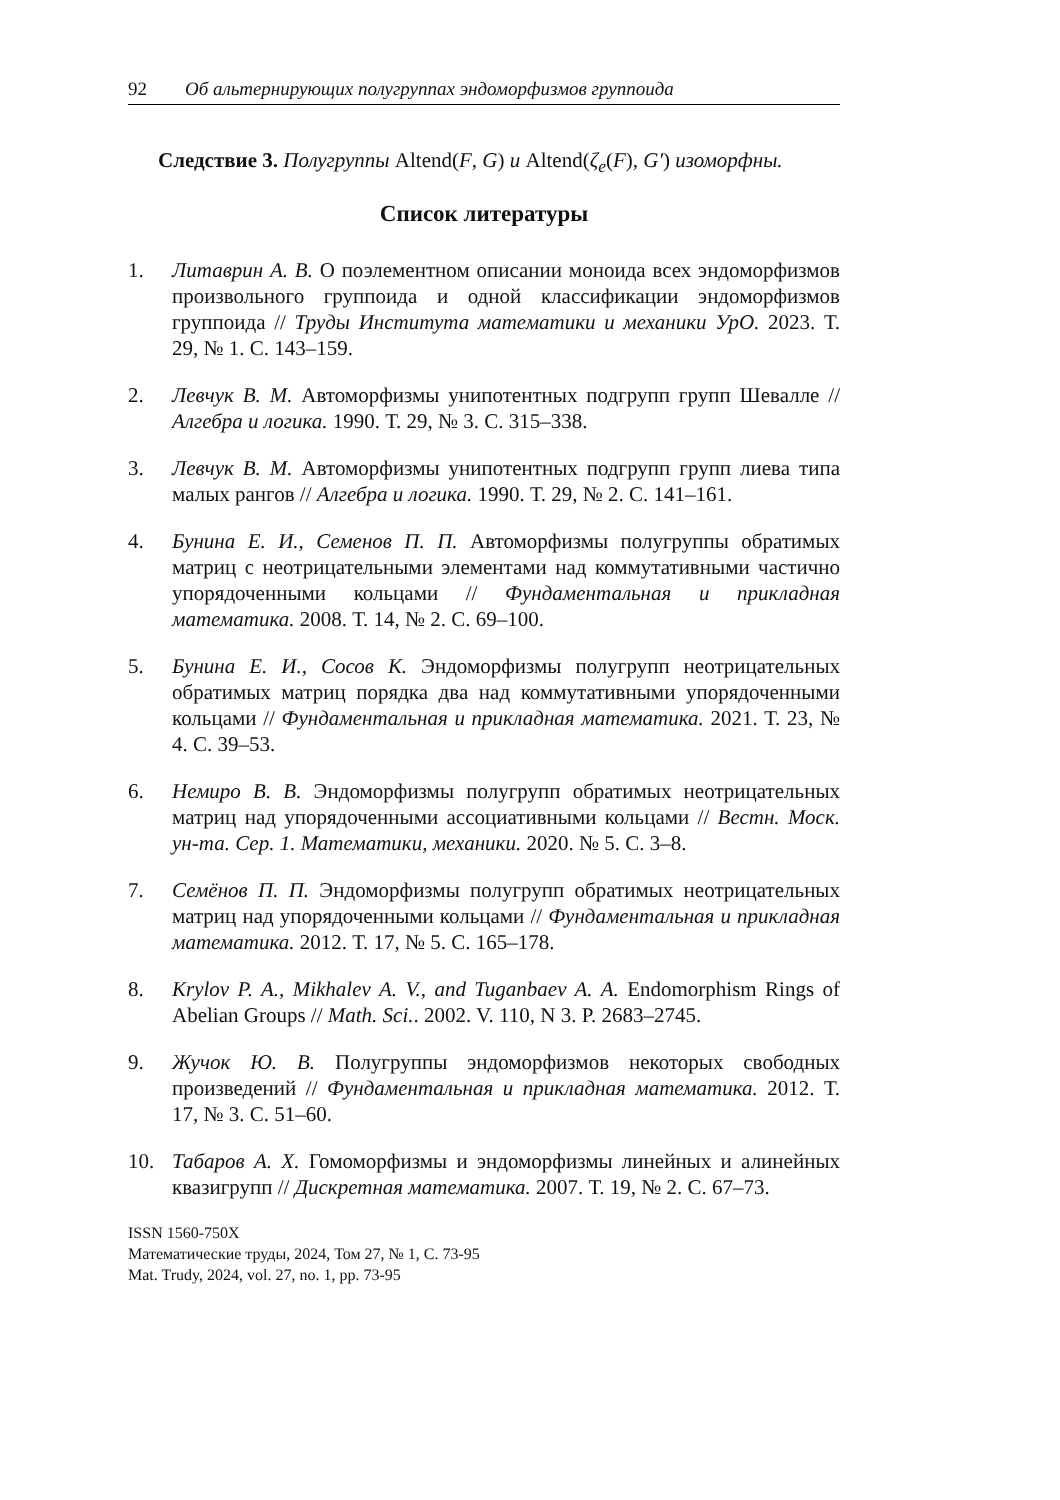92 Об альтернирующих полугруппах эндоморфизмов группоида
Следствие 3. Полугруппы Altend(F, G) и Altend(ζ<sub>e</sub>(F), G′) изоморфны.
Список литературы
1. Литаврин А. В. О поэлементном описании моноида всех эндоморфизмов произвольного группоида и одной классификации эндоморфизмов группоида // Труды Института математики и механики УрО. 2023. Т. 29, № 1. С. 143–159.
2. Левчук В. М. Автоморфизмы унипотентных подгрупп групп Шевалле // Алгебра и логика. 1990. Т. 29, № 3. С. 315–338.
3. Левчук В. М. Автоморфизмы унипотентных подгрупп групп лиева типа малых рангов // Алгебра и логика. 1990. Т. 29, № 2. С. 141–161.
4. Бунина Е. И., Семенов П. П. Автоморфизмы полугруппы обратимых матриц с неотрицательными элементами над коммутативными частично упорядоченными кольцами // Фундаментальная и прикладная математика. 2008. Т. 14, № 2. С. 69–100.
5. Бунина Е. И., Сосов К. Эндоморфизмы полугрупп неотрицательных обратимых матриц порядка два над коммутативными упорядоченными кольцами // Фундаментальная и прикладная математика. 2021. Т. 23, № 4. С. 39–53.
6. Немиро В. В. Эндоморфизмы полугрупп обратимых неотрицательных матриц над упорядоченными ассоциативными кольцами // Вестн. Моск. ун-та. Сер. 1. Математики, механики. 2020. № 5. С. 3–8.
7. Семёнов П. П. Эндоморфизмы полугрупп обратимых неотрицательных матриц над упорядоченными кольцами // Фундаментальная и прикладная математика. 2012. Т. 17, № 5. С. 165–178.
8. Krylov P. A., Mikhalev A. V., and Tuganbaev A. A. Endomorphism Rings of Abelian Groups // Math. Sci.. 2002. V. 110, N 3. P. 2683–2745.
9. Жучок Ю. В. Полугруппы эндоморфизмов некоторых свободных произведений // Фундаментальная и прикладная математика. 2012. Т. 17, № 3. С. 51–60.
10. Табаров А. Х. Гомоморфизмы и эндоморфизмы линейных и алинейных квазигрупп // Дискретная математика. 2007. Т. 19, № 2. С. 67–73.
ISSN 1560-750X
Математические труды, 2024, Том 27, № 1, С. 73-95
Mat. Trudy, 2024, vol. 27, no. 1, pp. 73-95